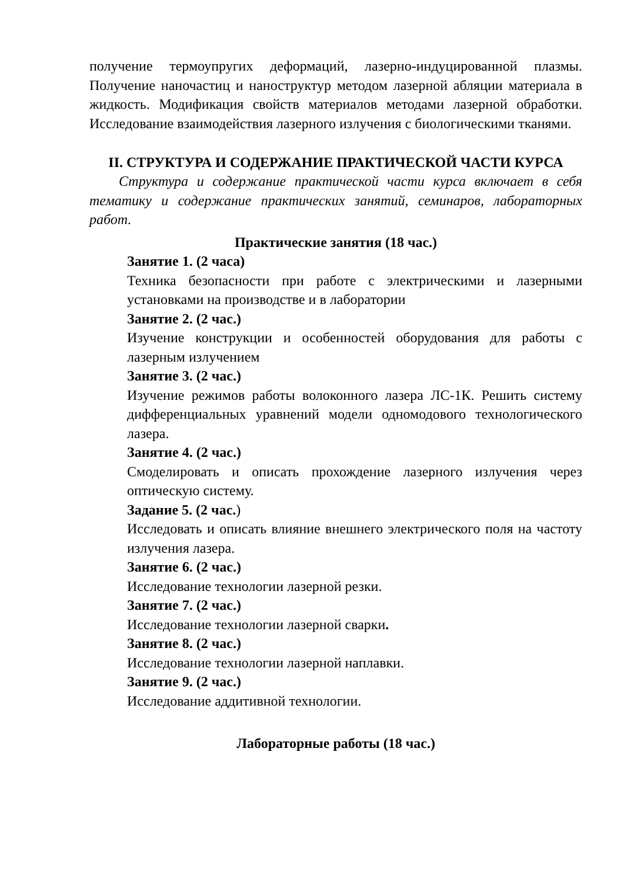получение термоупругих деформаций, лазерно-индуцированной плазмы. Получение наночастиц и наноструктур методом лазерной абляции материала в жидкость. Модификация свойств материалов методами лазерной обработки. Исследование взаимодействия лазерного излучения с биологическими тканями.
II. СТРУКТУРА И СОДЕРЖАНИЕ ПРАКТИЧЕСКОЙ ЧАСТИ КУРСА
Структура и содержание практической части курса включает в себя тематику и содержание практических занятий, семинаров, лабораторных работ.
Практические занятия (18 час.)
Занятие 1. (2 часа)
Техника безопасности при работе с электрическими и лазерными установками на производстве и в лаборатории
Занятие 2. (2 час.)
Изучение конструкции и особенностей оборудования для работы с лазерным излучением
Занятие 3. (2 час.)
Изучение режимов работы волоконного лазера ЛС-1К. Решить систему дифференциальных уравнений модели одномодового технологического лазера.
Занятие 4. (2 час.)
Смоделировать и описать прохождение лазерного излучения через оптическую систему.
Задание 5. (2 час.)
Исследовать и описать влияние внешнего электрического поля на частоту излучения лазера.
Занятие 6. (2 час.)
Исследование технологии лазерной резки.
Занятие 7. (2 час.)
Исследование технологии лазерной сварки.
Занятие 8. (2 час.)
Исследование технологии лазерной наплавки.
Занятие 9. (2 час.)
Исследование аддитивной технологии.
Лабораторные работы (18 час.)